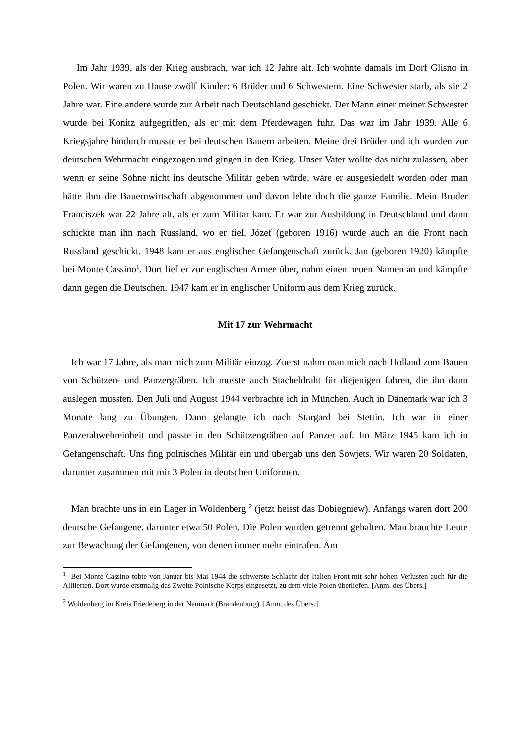Im Jahr 1939, als der Krieg ausbrach, war ich 12 Jahre alt. Ich wohnte damals im Dorf Glisno in Polen. Wir waren zu Hause zwölf Kinder: 6 Brüder und 6 Schwestern. Eine Schwester starb, als sie 2 Jahre war. Eine andere wurde zur Arbeit nach Deutschland geschickt. Der Mann einer meiner Schwester wurde bei Konitz aufgegriffen, als er mit dem Pferdewagen fuhr. Das war im Jahr 1939. Alle 6 Kriegsjahre hindurch musste er bei deutschen Bauern arbeiten. Meine drei Brüder und ich wurden zur deutschen Wehrmacht eingezogen und gingen in den Krieg. Unser Vater wollte das nicht zulassen, aber wenn er seine Söhne nicht ins deutsche Militär geben würde, wäre er ausgesiedelt worden oder man hätte ihm die Bauernwirtschaft abgenommen und davon lebte doch die ganze Familie. Mein Bruder Franciszek war 22 Jahre alt, als er zum Militär kam. Er war zur Ausbildung in Deutschland und dann schickte man ihn nach Russland, wo er fiel. Józef (geboren 1916) wurde auch an die Front nach Russland geschickt. 1948 kam er aus englischer Gefangenschaft zurück. Jan (geboren 1920) kämpfte bei Monte Cassino<sup>1</sup>. Dort lief er zur englischen Armee über, nahm einen neuen Namen an und kämpfte dann gegen die Deutschen. 1947 kam er in englischer Uniform aus dem Krieg zurück.
Mit 17 zur Wehrmacht
Ich war 17 Jahre, als man mich zum Militär einzog. Zuerst nahm man mich nach Holland zum Bauen von Schützen- und Panzergräben. Ich musste auch Stacheldraht für diejenigen fahren, die ihn dann auslegen mussten. Den Juli und August 1944 verbrachte ich in München. Auch in Dänemark war ich 3 Monate lang zu Übungen. Dann gelangte ich nach Stargard bei Stettin. Ich war in einer Panzerabwehreinheit und passte in den Schützengräben auf Panzer auf. Im März 1945 kam ich in Gefangenschaft. Uns fing polnisches Militär ein und übergab uns den Sowjets. Wir waren 20 Soldaten, darunter zusammen mit mir 3 Polen in deutschen Uniformen.
Man brachte uns in ein Lager in Woldenberg <sup>2</sup> (jetzt heisst das Dobiegniew). Anfangs waren dort 200 deutsche Gefangene, darunter etwa 50 Polen. Die Polen wurden getrennt gehalten. Man brauchte Leute zur Bewachung der Gefangenen, von denen immer mehr eintrafen. Am
<sup>1</sup> Bei Monte Cassino tobte von Januar bis Mai 1944 die schwerste Schlacht der Italien-Front mit sehr hohen Verlusten auch für die Alliierten. Dort wurde erstmalig das Zweite Polnische Korps eingesetzt, zu dem viele Polen überliefen. [Anm. des Übers.]
<sup>2</sup> Woldenberg im Kreis Friedeberg in der Neumark (Brandenburg). [Anm. des Übers.]